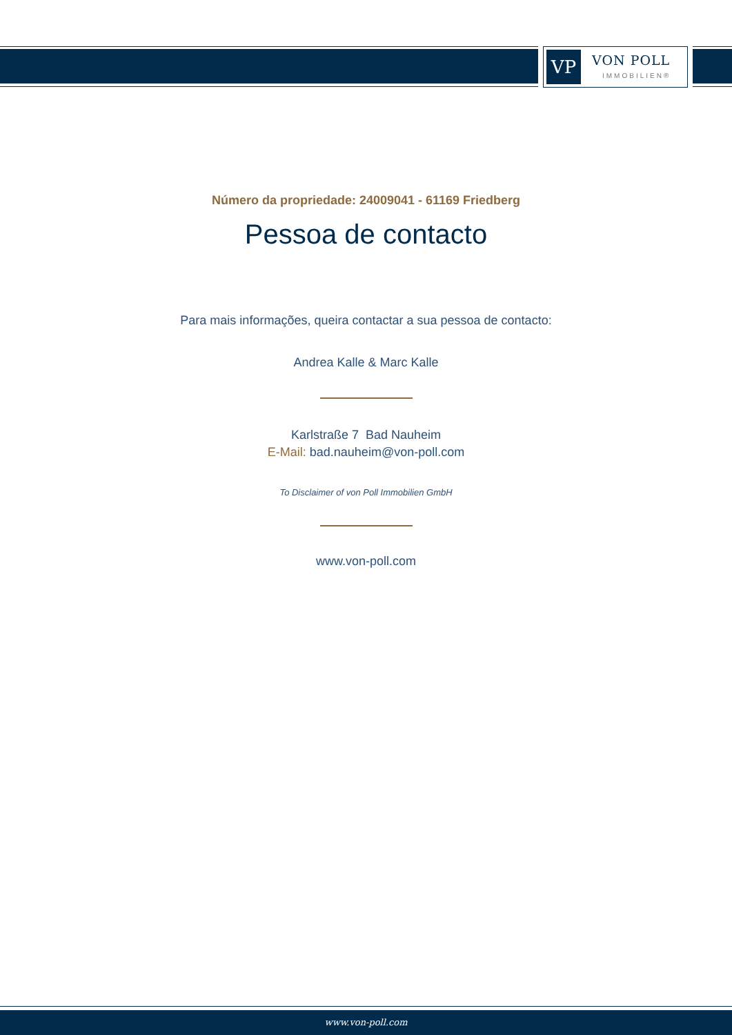VP VON POLL
IMMOBILIEN®
Número da propriedade: 24009041 - 61169 Friedberg
Pessoa de contacto
Para mais informações, queira contactar a sua pessoa de contacto:
Andrea Kalle & Marc Kalle
Karlstraße 7 Bad Nauheim
E-Mail: bad.nauheim@von-poll.com
To Disclaimer of von Poll Immobilien GmbH
www.von-poll.com
www.von-poll.com